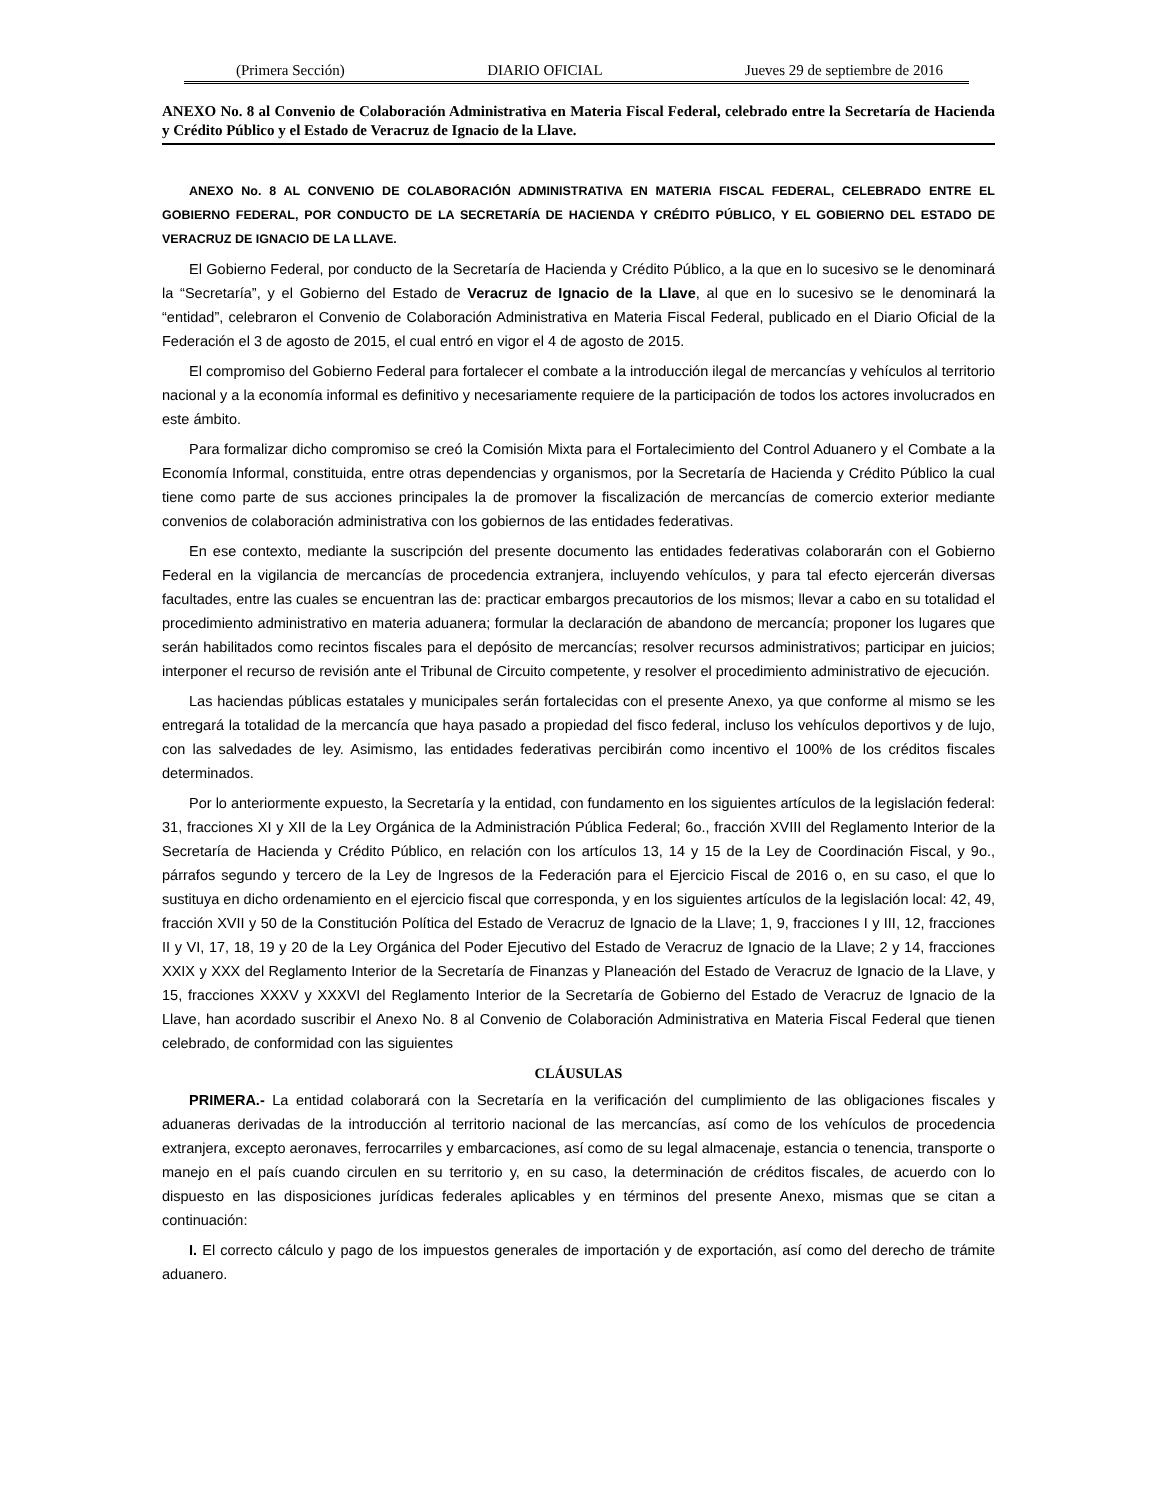(Primera Sección) DIARIO OFICIAL Jueves 29 de septiembre de 2016
ANEXO No. 8 al Convenio de Colaboración Administrativa en Materia Fiscal Federal, celebrado entre la Secretaría de Hacienda y Crédito Público y el Estado de Veracruz de Ignacio de la Llave.
ANEXO No. 8 AL CONVENIO DE COLABORACIÓN ADMINISTRATIVA EN MATERIA FISCAL FEDERAL, CELEBRADO ENTRE EL GOBIERNO FEDERAL, POR CONDUCTO DE LA SECRETARÍA DE HACIENDA Y CRÉDITO PÚBLICO, Y EL GOBIERNO DEL ESTADO DE VERACRUZ DE IGNACIO DE LA LLAVE.
El Gobierno Federal, por conducto de la Secretaría de Hacienda y Crédito Público, a la que en lo sucesivo se le denominará la “Secretaría”, y el Gobierno del Estado de Veracruz de Ignacio de la Llave, al que en lo sucesivo se le denominará la “entidad”, celebraron el Convenio de Colaboración Administrativa en Materia Fiscal Federal, publicado en el Diario Oficial de la Federación el 3 de agosto de 2015, el cual entró en vigor el 4 de agosto de 2015.
El compromiso del Gobierno Federal para fortalecer el combate a la introducción ilegal de mercancías y vehículos al territorio nacional y a la economía informal es definitivo y necesariamente requiere de la participación de todos los actores involucrados en este ámbito.
Para formalizar dicho compromiso se creó la Comisión Mixta para el Fortalecimiento del Control Aduanero y el Combate a la Economía Informal, constituida, entre otras dependencias y organismos, por la Secretaría de Hacienda y Crédito Público la cual tiene como parte de sus acciones principales la de promover la fiscalización de mercancías de comercio exterior mediante convenios de colaboración administrativa con los gobiernos de las entidades federativas.
En ese contexto, mediante la suscripción del presente documento las entidades federativas colaborarán con el Gobierno Federal en la vigilancia de mercancías de procedencia extranjera, incluyendo vehículos, y para tal efecto ejercerán diversas facultades, entre las cuales se encuentran las de: practicar embargos precautorios de los mismos; llevar a cabo en su totalidad el procedimiento administrativo en materia aduanera; formular la declaración de abandono de mercancía; proponer los lugares que serán habilitados como recintos fiscales para el depósito de mercancías; resolver recursos administrativos; participar en juicios; interponer el recurso de revisión ante el Tribunal de Circuito competente, y resolver el procedimiento administrativo de ejecución.
Las haciendas públicas estatales y municipales serán fortalecidas con el presente Anexo, ya que conforme al mismo se les entregará la totalidad de la mercancía que haya pasado a propiedad del fisco federal, incluso los vehículos deportivos y de lujo, con las salvedades de ley. Asimismo, las entidades federativas percibirán como incentivo el 100% de los créditos fiscales determinados.
Por lo anteriormente expuesto, la Secretaría y la entidad, con fundamento en los siguientes artículos de la legislación federal: 31, fracciones XI y XII de la Ley Orgánica de la Administración Pública Federal; 6o., fracción XVIII del Reglamento Interior de la Secretaría de Hacienda y Crédito Público, en relación con los artículos 13, 14 y 15 de la Ley de Coordinación Fiscal, y 9o., párrafos segundo y tercero de la Ley de Ingresos de la Federación para el Ejercicio Fiscal de 2016 o, en su caso, el que lo sustituya en dicho ordenamiento en el ejercicio fiscal que corresponda, y en los siguientes artículos de la legislación local: 42, 49, fracción XVII y 50 de la Constitución Política del Estado de Veracruz de Ignacio de la Llave; 1, 9, fracciones I y III, 12, fracciones II y VI, 17, 18, 19 y 20 de la Ley Orgánica del Poder Ejecutivo del Estado de Veracruz de Ignacio de la Llave; 2 y 14, fracciones XXIX y XXX del Reglamento Interior de la Secretaría de Finanzas y Planeación del Estado de Veracruz de Ignacio de la Llave, y 15, fracciones XXXV y XXXVI del Reglamento Interior de la Secretaría de Gobierno del Estado de Veracruz de Ignacio de la Llave, han acordado suscribir el Anexo No. 8 al Convenio de Colaboración Administrativa en Materia Fiscal Federal que tienen celebrado, de conformidad con las siguientes
CLÁUSULAS
PRIMERA.- La entidad colaborará con la Secretaría en la verificación del cumplimiento de las obligaciones fiscales y aduaneras derivadas de la introducción al territorio nacional de las mercancías, así como de los vehículos de procedencia extranjera, excepto aeronaves, ferrocarriles y embarcaciones, así como de su legal almacenaje, estancia o tenencia, transporte o manejo en el país cuando circulen en su territorio y, en su caso, la determinación de créditos fiscales, de acuerdo con lo dispuesto en las disposiciones jurídicas federales aplicables y en términos del presente Anexo, mismas que se citan a continuación:
I. El correcto cálculo y pago de los impuestos generales de importación y de exportación, así como del derecho de trámite aduanero.